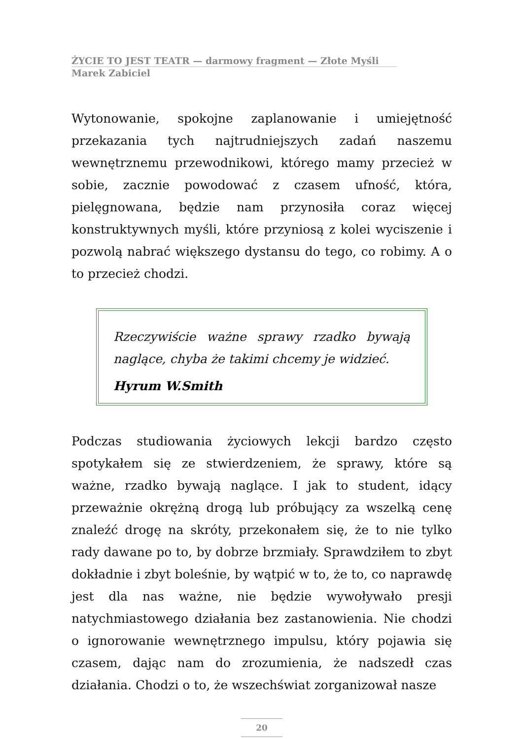ŻYCIE TO JEST TEATR — darmowy fragment — Złote Myśli
Marek Zabiciel
Wytonowanie, spokojne zaplanowanie i umiejętność przekazania tych najtrudniejszych zadań naszemu wewnętrznemu przewodnikowi, którego mamy przecież w sobie, zacznie powodować z czasem ufność, która, pielęgnowana, będzie nam przynosiła coraz więcej konstruktywnych myśli, które przyniosą z kolei wyciszenie i pozwolą nabrać większego dystansu do tego, co robimy. A o to przecież chodzi.
Rzeczywiście ważne sprawy rzadko bywają naglące, chyba że takimi chcemy je widzieć.
Hyrum W.Smith
Podczas studiowania życiowych lekcji bardzo często spotykałem się ze stwierdzeniem, że sprawy, które są ważne, rzadko bywają naglące. I jak to student, idący przeważnie okrężną drogą lub próbujący za wszelką cenę znaleźć drogę na skróty, przekonałem się, że to nie tylko rady dawane po to, by dobrze brzmiały. Sprawdziłem to zbyt dokładnie i zbyt boleśnie, by wątpić w to, że to, co naprawdę jest dla nas ważne, nie będzie wywoływało presji natychmiastowego działania bez zastanowienia. Nie chodzi o ignorowanie wewnętrznego impulsu, który pojawia się czasem, dając nam do zrozumienia, że nadszedł czas działania. Chodzi o to, że wszechświat zorganizował nasze
20